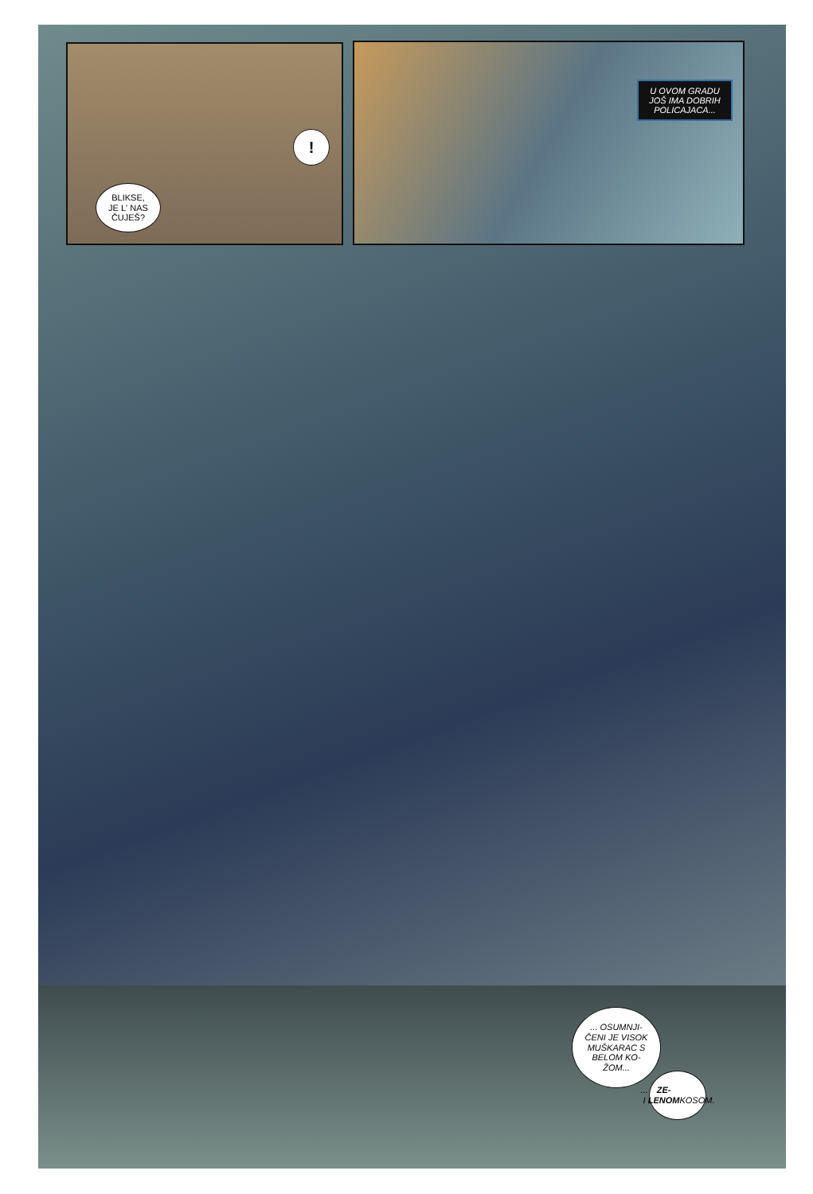!
BLIKSE,
JE L' NAS
ČUJEŠ?
U OVOM GRADU JOŠ IMA DOBRIH POLICAJACA...
... OSUMNJI-
ČENI JE VISOK MUŠKARAC S BELOM KO-
ŽOM...
... I ZE-
LENOM
KOSOM.